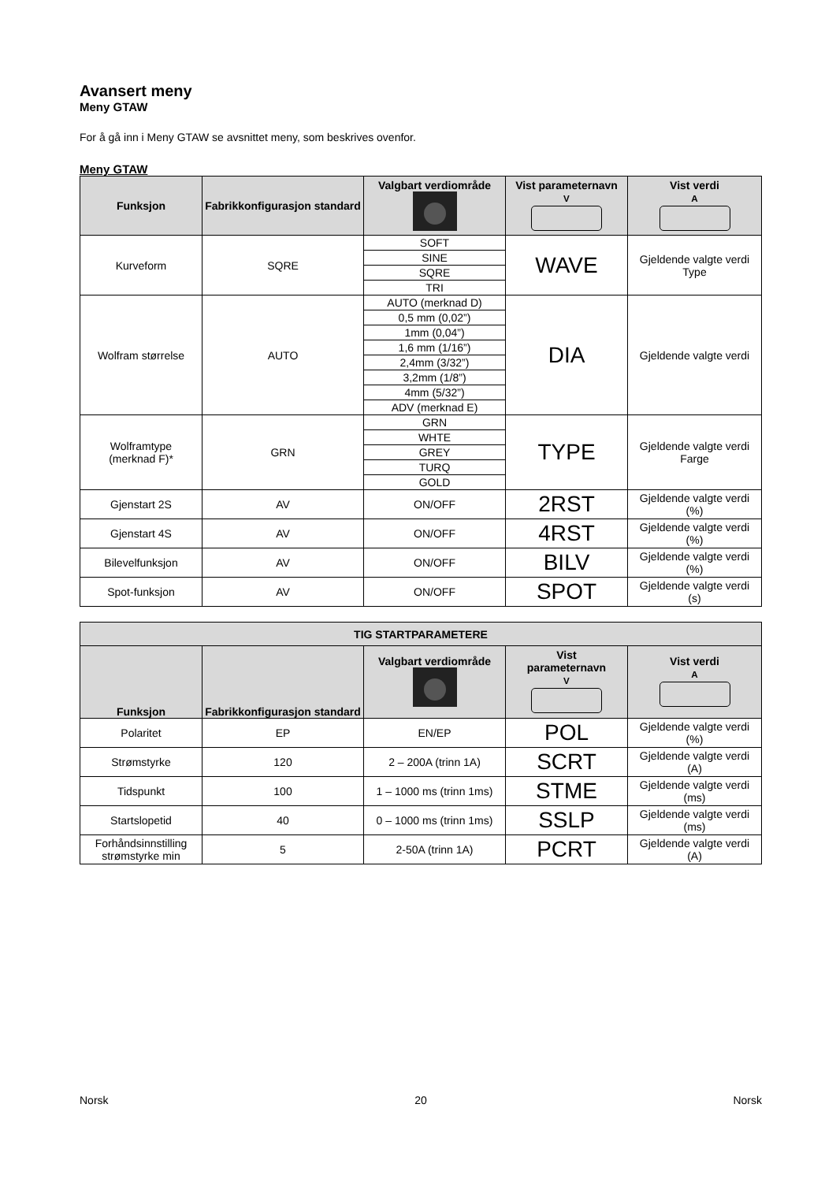Avansert meny
Meny GTAW
For å gå inn i Meny GTAW se avsnittet meny, som beskrives ovenfor.
Meny GTAW
| Funksjon | Fabrikkonfigurasjon standard | Valgbart verdiområde | Vist parameternavn V | Vist verdi A |
| --- | --- | --- | --- | --- |
| Kurveform | SQRE | / SOFT / / SINE / / SQRE / / TRI / | WAVE | Gjeldende valgte verdi Type |
| Wolfram størrelse | AUTO | / AUTO (merknad D) / / 0,5 mm (0,02”) / / 1mm (0,04”) / / 1,6 mm (1/16”) / / 2,4mm (3/32”) / / 3,2mm (1/8”) / / 4mm (5/32”) / / ADV (merknad E) / | DIA | Gjeldende valgte verdi |
| Wolframtype (merknad F)* | GRN | / GRN / / WHTE / / GREY / / TURQ / / GOLD / | TYPE | Gjeldende valgte verdi Farge |
| Gjenstart 2S | AV | ON/OFF | 2RST | Gjeldende valgte verdi (%) |
| Gjenstart 4S | AV | ON/OFF | 4RST | Gjeldende valgte verdi (%) |
| Bilevelfunksjon | AV | ON/OFF | BILV | Gjeldende valgte verdi (%) |
| Spot-funksjon | AV | ON/OFF | SPOT | Gjeldende valgte verdi (s) |
| TIG STARTPARAMETERE | | | | |
| --- | --- | --- | --- | --- |
| Funksjon | Fabrikkonfigurasjon standard | Valgbart verdiområde | Vist parameternavn V | Vist verdi A |
| Polaritet | EP | EN/EP | POL | Gjeldende valgte verdi (%) |
| Strømstyrke | 120 | 2 – 200A (trinn 1A) | SCRT | Gjeldende valgte verdi (A) |
| Tidspunkt | 100 | 1 – 1000 ms (trinn 1ms) | STME | Gjeldende valgte verdi (ms) |
| Startslopetid | 40 | 0 – 1000 ms (trinn 1ms) | SSLP | Gjeldende valgte verdi (ms) |
| Forhåndsinnstilling strømstyrke min | 5 | 2-50A (trinn 1A) | PCRT | Gjeldende valgte verdi (A) |
Norsk 20 Norsk